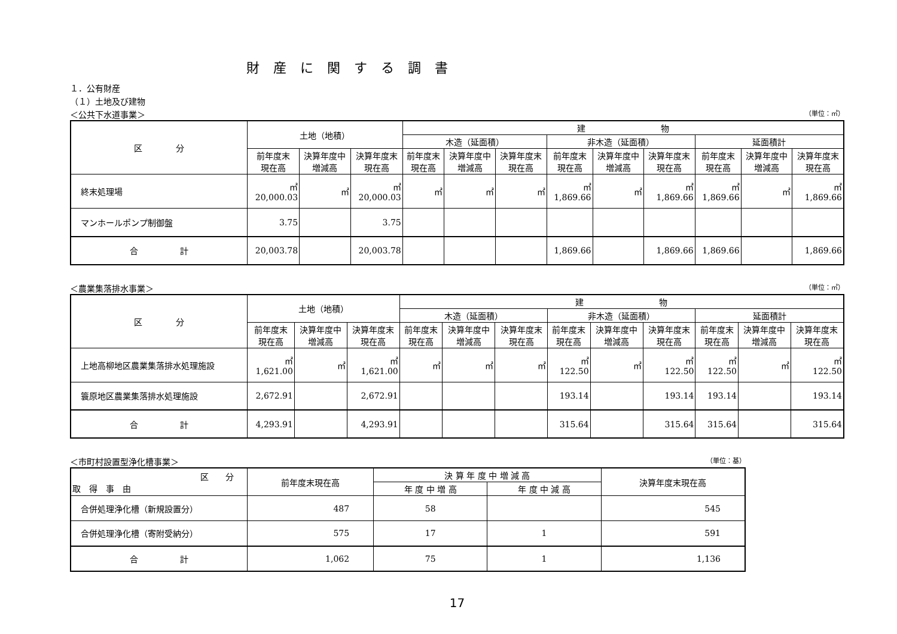財 産 に 関 す る 調 書
１．公有財産
（１）土地及び建物
＜公共下水道事業＞ （単位：㎡）
| 区 分 | 土地（地積） | | | 建 物 | | | | | | | | |
| --- | --- | --- | --- | --- | --- | --- | --- | --- | --- | --- | --- | --- |
| | | | | 木造（延面積） | | | 非木造（延面積） | | | 延面積計 | | |
| | 前年度末 現在高 | 決算年度中 増減高 | 決算年度末 現在高 | 前年度末 現在高 | 決算年度中 増減高 | 決算年度末 現在高 | 前年度末 現在高 | 決算年度中 増減高 | 決算年度末 現在高 | 前年度末 現在高 | 決算年度中 増減高 | 決算年度末 現在高 |
| 終末処理場 | ㎡ 20,000.03 | ㎡ | ㎡ 20,000.03 | ㎡ | ㎡ | ㎡ | ㎡ 1,869.66 | ㎡ | ㎡ 1,869.66 | ㎡ 1,869.66 | ㎡ | ㎡ 1,869.66 |
| マンホールポンプ制御盤 | 3.75 | | 3.75 | | | | | | | | | |
| 合 計 | 20,003.78 | | 20,003.78 | | | | 1,869.66 | | 1,869.66 | 1,869.66 | | 1,869.66 |
＜農業集落排水事業＞ （単位：㎡）
| 区 分 | 土地（地積） | | | 建 物 | | | | | | | | |
| --- | --- | --- | --- | --- | --- | --- | --- | --- | --- | --- | --- | --- |
| | | | | 木造（延面積） | | | 非木造（延面積） | | | 延面積計 | | |
| | 前年度末 現在高 | 決算年度中 増減高 | 決算年度末 現在高 | 前年度末 現在高 | 決算年度中 増減高 | 決算年度末 現在高 | 前年度末 現在高 | 決算年度中 増減高 | 決算年度末 現在高 | 前年度末 現在高 | 決算年度中 増減高 | 決算年度末 現在高 |
| 上地高柳地区農業集落排水処理施設 | ㎡ 1,621.00 | ㎡ | ㎡ 1,621.00 | ㎡ | ㎡ | ㎡ | ㎡ 122.50 | ㎡ | ㎡ 122.50 | ㎡ 122.50 | ㎡ | ㎡ 122.50 |
| 簑原地区農業集落排水処理施設 | 2,672.91 | | 2,672.91 | | | | 193.14 | | 193.14 | 193.14 | | 193.14 |
| 合 計 | 4,293.91 | | 4,293.91 | | | | 315.64 | | 315.64 | 315.64 | | 315.64 |
＜市町村設置型浄化槽事業＞ （単位：基）
| 区 分 取 得 事 由 | 前年度末現在高 | 決 算 年 度 中 増 減 高 | | 決算年度末現在高 |
| --- | --- | --- | --- | --- |
| | | 年 度 中 増 高 | 年 度 中 減 高 | |
| 合併処理浄化槽（新規設置分） | 487 | 58 | | 545 |
| 合併処理浄化槽（寄附受納分） | 575 | 17 | 1 | 591 |
| 合 計 | 1,062 | 75 | 1 | 1,136 |
17